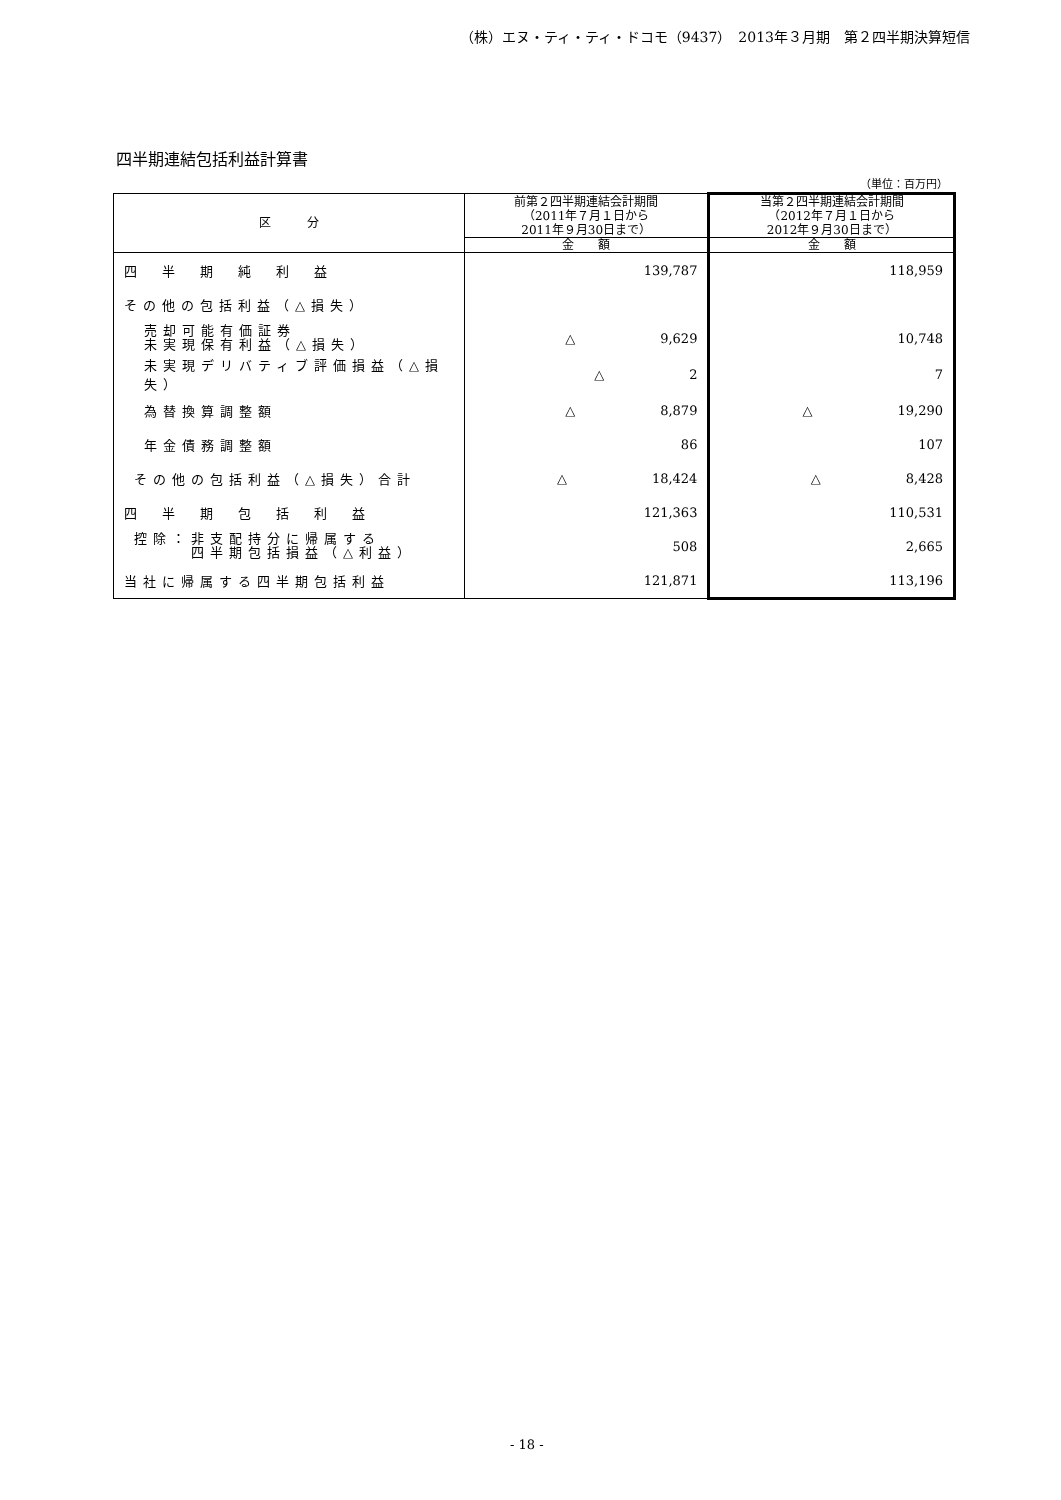（株）エヌ・ティ・ティ・ドコモ（9437）　2013年３月期　第２四半期決算短信
四半期連結包括利益計算書
（単位：百万円）
| 区 分 | 前第２四半期連結会計期間 （2011年７月１日から 2011年９月30日まで） | 当第２四半期連結会計期間 （2012年７月１日から 2012年９月30日まで） |
| --- | --- | --- |
| | 金 額 | 金 額 |
| 四 半 期 純 利 益 | 139,787 | 118,959 |
| その他の包括利益（△損失） | | |
| 売却可能有価証券 未実現保有利益（△損失） | △ 9,629 | 10,748 |
| 未実現デリバティブ評価損益（△損失） | △ 2 | 7 |
| 為替換算調整額 | △ 8,879 | △ 19,290 |
| 年金債務調整額 | 86 | 107 |
| その他の包括利益（△損失）合計 | △ 18,424 | △ 8,428 |
| 四 半 期 包 括 利 益 | 121,363 | 110,531 |
| 控除：非支配持分に帰属する 四半期包括損益（△利益） | 508 | 2,665 |
| 当社に帰属する四半期包括利益 | 121,871 | 113,196 |
- 18 -